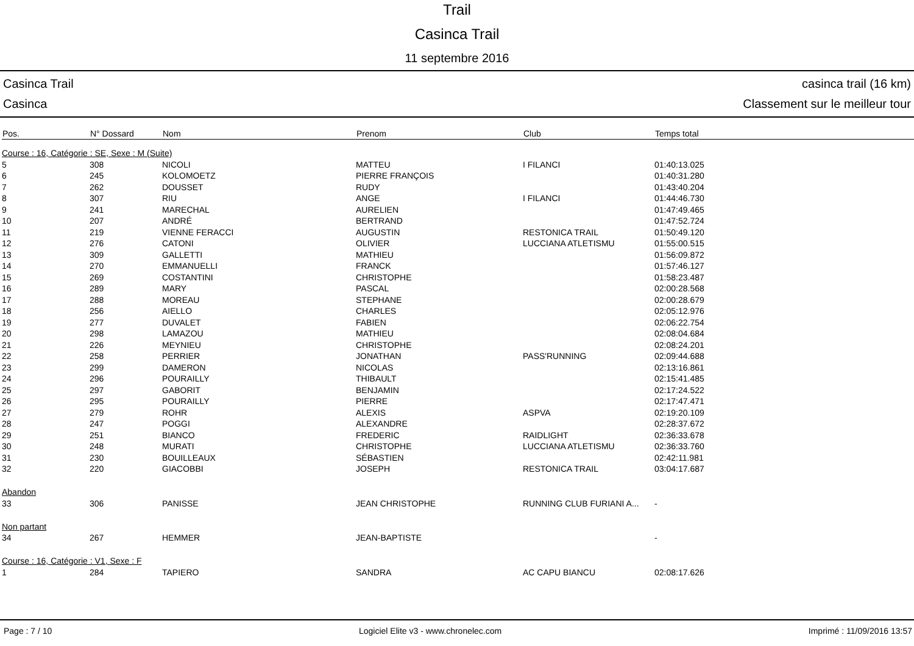Trail
Casinca Trail
11 septembre 2016
Casinca Trail
Casinca
casinca trail (16 km)
Classement sur le meilleur tour
| Pos. | N° Dossard | Nom | Prenom | Club | Temps total |
| --- | --- | --- | --- | --- | --- |
| Course : 16, Catégorie : SE, Sexe : M (Suite) | | | | | |
| 5 | 308 | NICOLI | MATTEU | I FILANCI | 01:40:13.025 |
| 6 | 245 | KOLOMOETZ | PIERRE FRANÇOIS | | 01:40:31.280 |
| 7 | 262 | DOUSSET | RUDY | | 01:43:40.204 |
| 8 | 307 | RIU | ANGE | I FILANCI | 01:44:46.730 |
| 9 | 241 | MARECHAL | AURELIEN | | 01:47:49.465 |
| 10 | 207 | ANDRÉ | BERTRAND | | 01:47:52.724 |
| 11 | 219 | VIENNE FERACCI | AUGUSTIN | RESTONICA TRAIL | 01:50:49.120 |
| 12 | 276 | CATONI | OLIVIER | LUCCIANA ATLETISMU | 01:55:00.515 |
| 13 | 309 | GALLETTI | MATHIEU | | 01:56:09.872 |
| 14 | 270 | EMMANUELLI | FRANCK | | 01:57:46.127 |
| 15 | 269 | COSTANTINI | CHRISTOPHE | | 01:58:23.487 |
| 16 | 289 | MARY | PASCAL | | 02:00:28.568 |
| 17 | 288 | MOREAU | STEPHANE | | 02:00:28.679 |
| 18 | 256 | AIELLO | CHARLES | | 02:05:12.976 |
| 19 | 277 | DUVALET | FABIEN | | 02:06:22.754 |
| 20 | 298 | LAMAZOU | MATHIEU | | 02:08:04.684 |
| 21 | 226 | MEYNIEU | CHRISTOPHE | | 02:08:24.201 |
| 22 | 258 | PERRIER | JONATHAN | PASS'RUNNING | 02:09:44.688 |
| 23 | 299 | DAMERON | NICOLAS | | 02:13:16.861 |
| 24 | 296 | POURAILLY | THIBAULT | | 02:15:41.485 |
| 25 | 297 | GABORIT | BENJAMIN | | 02:17:24.522 |
| 26 | 295 | POURAILLY | PIERRE | | 02:17:47.471 |
| 27 | 279 | ROHR | ALEXIS | ASPVA | 02:19:20.109 |
| 28 | 247 | POGGI | ALEXANDRE | | 02:28:37.672 |
| 29 | 251 | BIANCO | FREDERIC | RAIDLIGHT | 02:36:33.678 |
| 30 | 248 | MURATI | CHRISTOPHE | LUCCIANA ATLETISMU | 02:36:33.760 |
| 31 | 230 | BOUILLEAUX | SÉBASTIEN | | 02:42:11.981 |
| 32 | 220 | GIACOBBI | JOSEPH | RESTONICA TRAIL | 03:04:17.687 |
| Abandon | | | | | |
| 33 | 306 | PANISSE | JEAN CHRISTOPHE | RUNNING CLUB FURIANI A... | - |
| Non partant | | | | | |
| 34 | 267 | HEMMER | JEAN-BAPTISTE | | - |
| Course : 16, Catégorie : V1, Sexe : F | | | | | |
| 1 | 284 | TAPIERO | SANDRA | AC CAPU BIANCU | 02:08:17.626 |
Page : 7 / 10 Logiciel Elite v3 - www.chronelec.com Imprimé : 11/09/2016 13:57